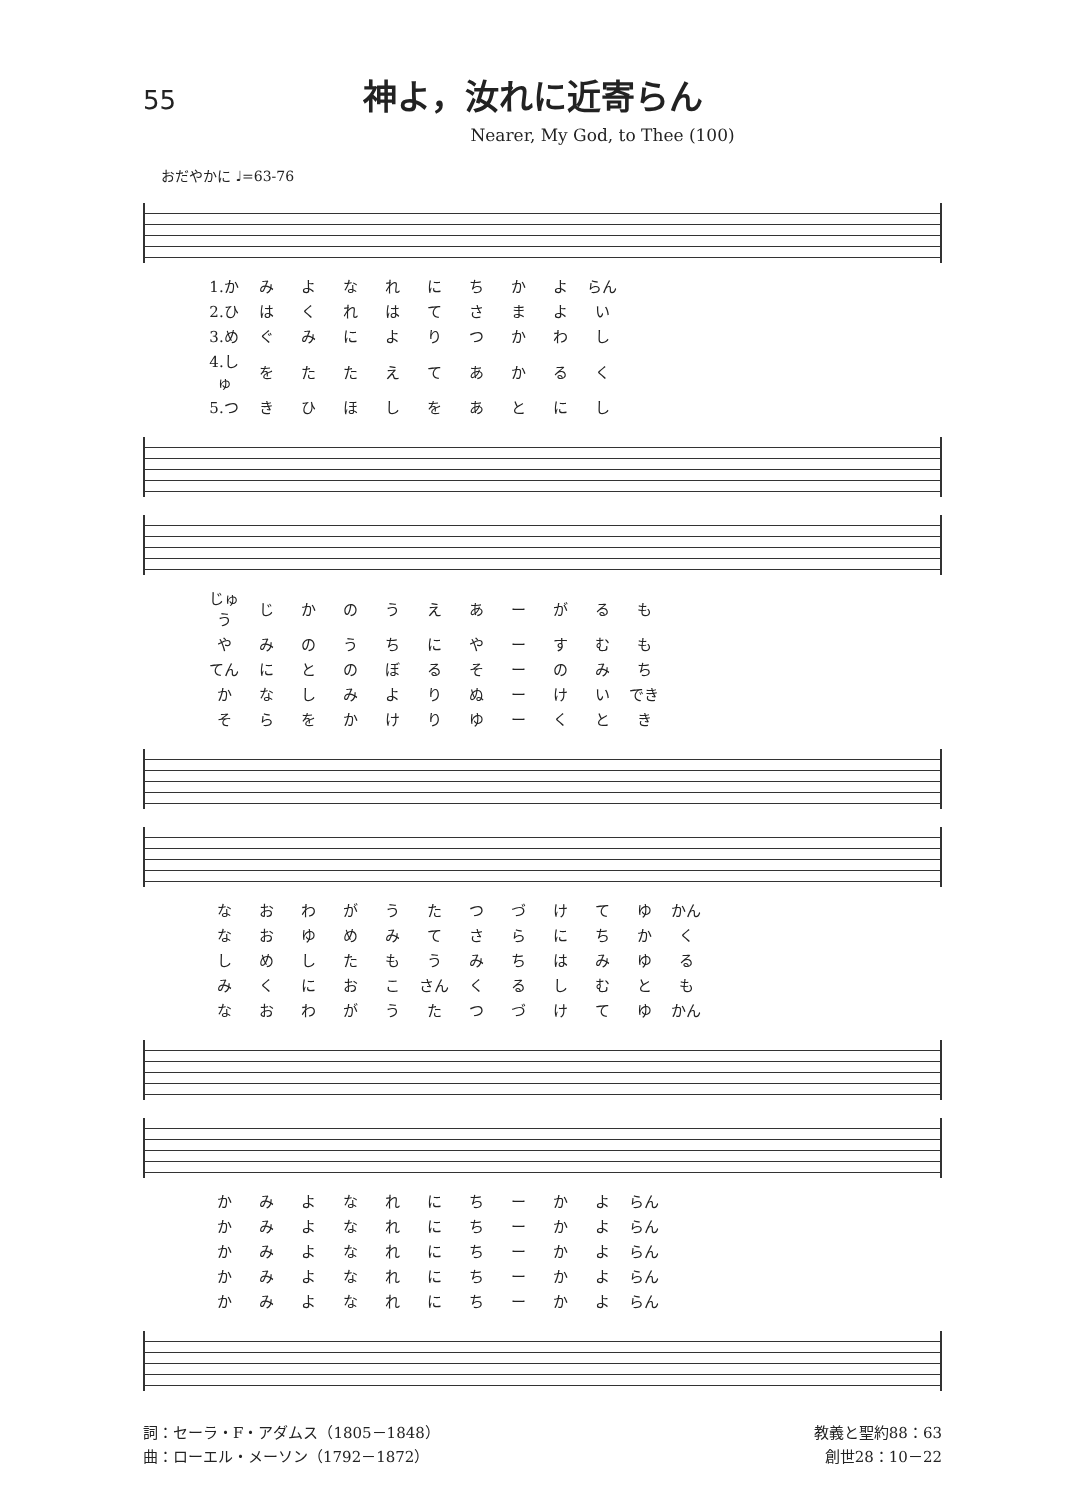55
神よ，汝れに近寄らん
Nearer, My God, to Thee (100)
おだやかに ♩=63-76
| 1.か | み | よ | な | れ | に | ち | か | よ | らん |
| 2.ひ | は | く | れ | は | て | さ | ま | よ | い |
| 3.め | ぐ | み | に | よ | り | つ | か | わ | し |
| 4.しゅ | を | た | た | え | て | あ | か | る | く |
| 5.つ | き | ひ | ほ | し | を | あ | と | に | し |
| じゅう | じ | か | の | う | え | あ | ー | が | る | も |
| や | み | の | う | ち | に | や | ー | す | む | も |
| てん | に | と | の | ぼ | る | そ | ー | の | み | ち |
| か | な | し | み | よ | り | ぬ | ー | け | い | でき |
| そ | ら | を | か | け | り | ゆ | ー | く | と | き |
| な | お | わ | が | う | た | つ | づ | け | て | ゆ | かん |
| な | お | ゆ | め | み | て | さ | ら | に | ち | か | く |
| し | め | し | た | も | う | み | ち | は | み | ゆ | る |
| み | く | に | お | こ | さん | く | る | し | む | と | も |
| な | お | わ | が | う | た | つ | づ | け | て | ゆ | かん |
| か | み | よ | な | れ | に | ち | ー | か | よ | らん |
| か | み | よ | な | れ | に | ち | ー | か | よ | らん |
| か | み | よ | な | れ | に | ち | ー | か | よ | らん |
| か | み | よ | な | れ | に | ち | ー | か | よ | らん |
| か | み | よ | な | れ | に | ち | ー | か | よ | らん |
詞：セーラ・F・アダムス（1805－1848）
曲：ローエル・メーソン（1792－1872）
教義と聖約88：63
創世28：10－22